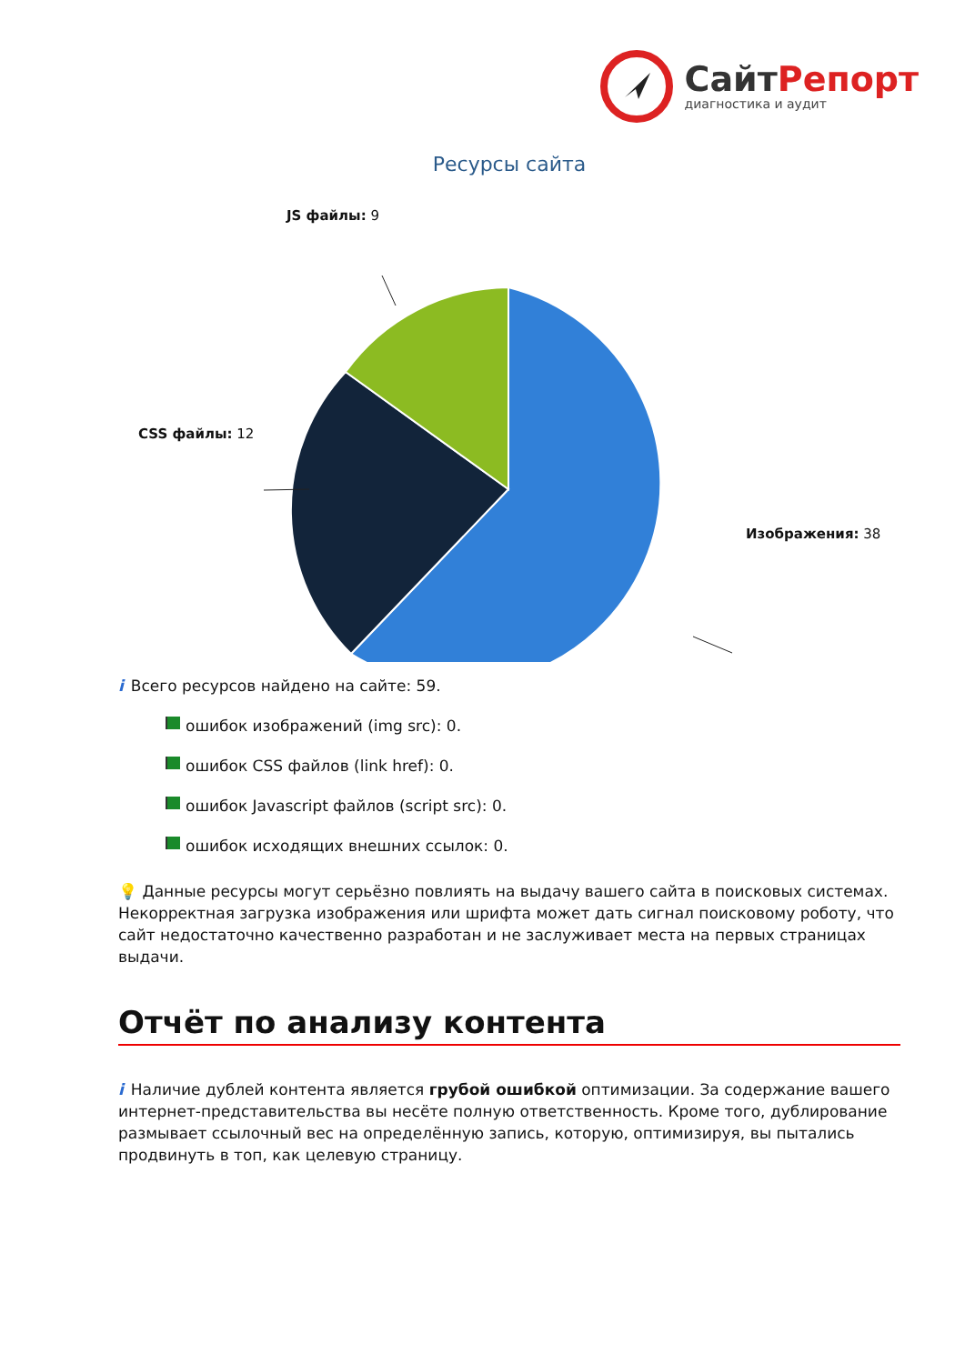СайтРепорт
диагностика и аудит
Ресурсы сайта
JS файлы: 9
CSS файлы: 12
Изображения: 38
i Всего ресурсов найдено на сайте: 59.
ошибок изображений (img src): 0.
ошибок CSS файлов (link href): 0.
ошибок Javascript файлов (script src): 0.
ошибок исходящих внешних ссылок: 0.
💡 Данные ресурсы могут серьёзно повлиять на выдачу вашего сайта в поисковых системах. Некорректная загрузка изображения или шрифта может дать сигнал поисковому роботу, что сайт недостаточно качественно разработан и не заслуживает места на первых страницах выдачи.
Отчёт по анализу контента
i Наличие дублей контента является грубой ошибкой оптимизации. За содержание вашего интернет-представительства вы несёте полную ответственность. Кроме того, дублирование размывает ссылочный вес на определённую запись, которую, оптимизируя, вы пытались продвинуть в топ, как целевую страницу.